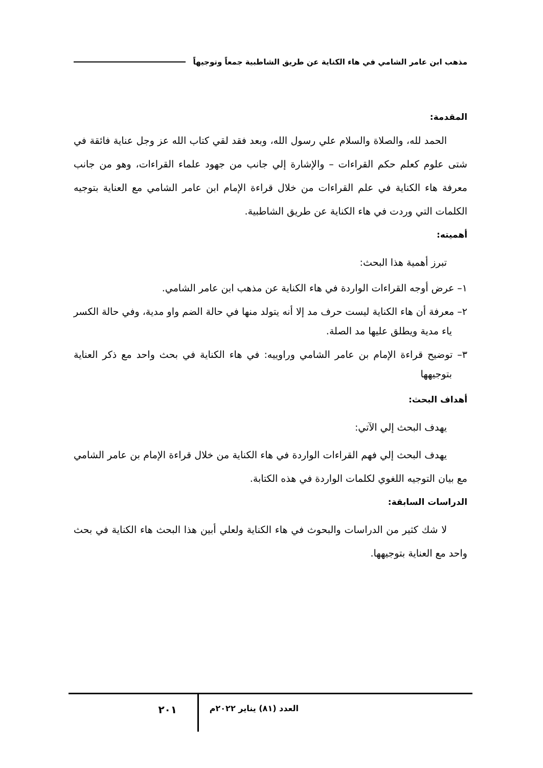مذهب ابن عامر الشامي في هاء الكناية عن طريق الشاطبية جمعاً وتوجيهاً
المقدمة:
الحمد لله، والصلاة والسلام علي رسول الله، وبعد فقد لقي كتاب الله عز وجل عناية فائقة في شتى علوم كعلم حكم القراءات – والإشارة إلي جانب من جهود علماء القراءات، وهو من جانب معرفة هاء الكناية في علم القراءات من خلال قراءة الإمام ابن عامر الشامي مع العناية بتوجيه الكلمات التي وردت في هاء الكناية عن طريق الشاطبية.
أهميته:
تبرز أهمية هذا البحث:
١– عرض أوجه القراءات الواردة في هاء الكناية عن مذهب ابن عامر الشامي.
٢– معرفة أن هاء الكناية ليست حرف مد إلا أنه يتولد منها في حالة الضم واو مدية، وفي حالة الكسر ياء مدية ويطلق عليها مد الصلة.
٣– توضيح قراءة الإمام بن عامر الشامي وراوييه: في هاء الكناية في بحث واحد مع ذكر العناية بتوجيهها
أهداف البحث:
يهدف البحث إلي الآتي:
يهدف البحث إلي فهم القراءات الواردة في هاء الكناية من خلال قراءة الإمام بن عامر الشامي مع بيان التوجيه اللغوي لكلمات الواردة في هذه الكتابة.
الدراسات السابقة:
لا شك كثير من الدراسات والبحوث في هاء الكناية ولعلي أبين هذا البحث هاء الكناية في بحث واحد مع العناية بتوجيهها.
العدد (٨١) يناير ٢٠٢٢م
٢٠١